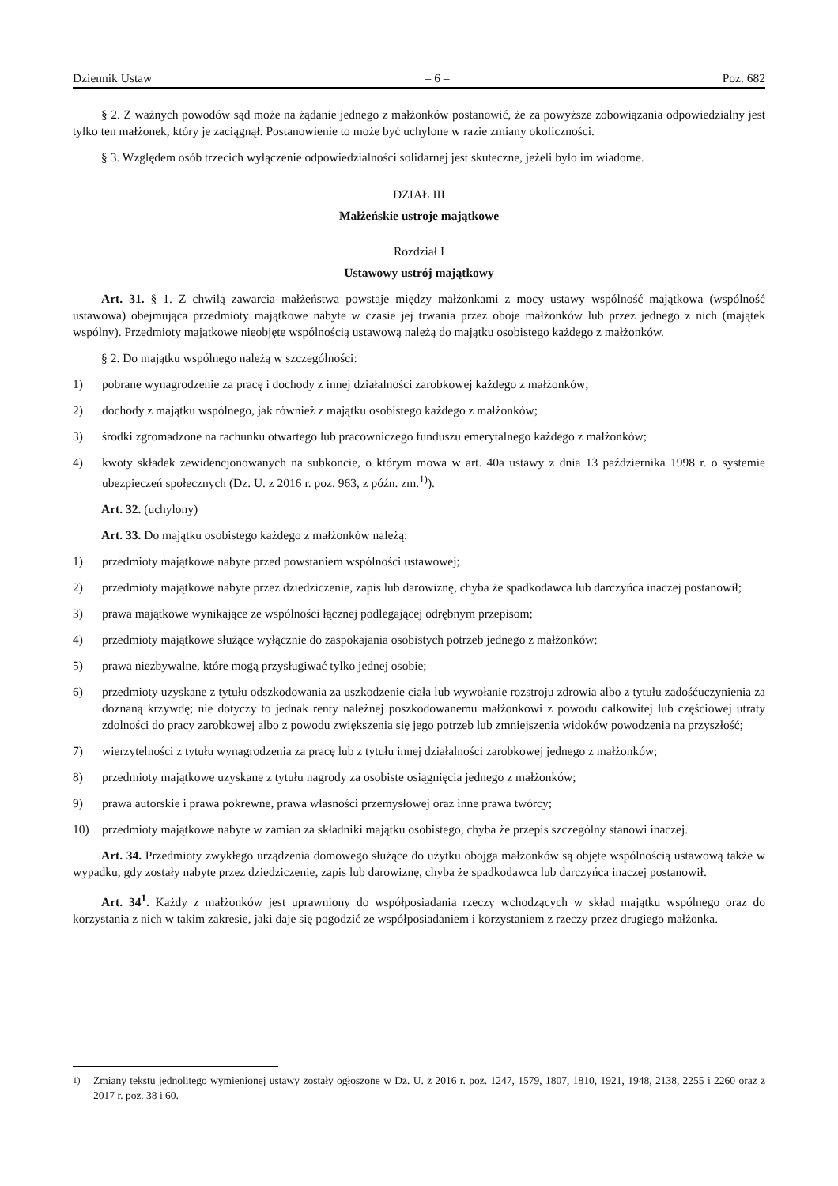Dziennik Ustaw – 6 – Poz. 682
§ 2. Z ważnych powodów sąd może na żądanie jednego z małżonków postanowić, że za powyższe zobowiązania odpowiedzialny jest tylko ten małżonek, który je zaciągnął. Postanowienie to może być uchylone w razie zmiany okoliczności.
§ 3. Względem osób trzecich wyłączenie odpowiedzialności solidarnej jest skuteczne, jeżeli było im wiadome.
DZIAŁ III
Małżeńskie ustroje majątkowe
Rozdział I
Ustawowy ustrój majątkowy
Art. 31. § 1. Z chwilą zawarcia małżeństwa powstaje między małżonkami z mocy ustawy wspólność majątkowa (wspólność ustawowa) obejmująca przedmioty majątkowe nabyte w czasie jej trwania przez oboje małżonków lub przez jednego z nich (majątek wspólny). Przedmioty majątkowe nieobjęte wspólnością ustawową należą do majątku osobistego każdego z małżonków.
§ 2. Do majątku wspólnego należą w szczególności:
1) pobrane wynagrodzenie za pracę i dochody z innej działalności zarobkowej każdego z małżonków;
2) dochody z majątku wspólnego, jak również z majątku osobistego każdego z małżonków;
3) środki zgromadzone na rachunku otwartego lub pracowniczego funduszu emerytalnego każdego z małżonków;
4) kwoty składek zewidencjonowanych na subkoncie, o którym mowa w art. 40a ustawy z dnia 13 października 1998 r. o systemie ubezpieczeń społecznych (Dz. U. z 2016 r. poz. 963, z późn. zm.<sup>1)</sup>).
Art. 32. (uchylony)
Art. 33. Do majątku osobistego każdego z małżonków należą:
1) przedmioty majątkowe nabyte przed powstaniem wspólności ustawowej;
2) przedmioty majątkowe nabyte przez dziedziczenie, zapis lub darowiznę, chyba że spadkodawca lub darczyńca inaczej postanowił;
3) prawa majątkowe wynikające ze wspólności łącznej podlegającej odrębnym przepisom;
4) przedmioty majątkowe służące wyłącznie do zaspokajania osobistych potrzeb jednego z małżonków;
5) prawa niezbywalne, które mogą przysługiwać tylko jednej osobie;
6) przedmioty uzyskane z tytułu odszkodowania za uszkodzenie ciała lub wywołanie rozstroju zdrowia albo z tytułu zadośćuczynienia za doznaną krzywdę; nie dotyczy to jednak renty należnej poszkodowanemu małżonkowi z powodu całkowitej lub częściowej utraty zdolności do pracy zarobkowej albo z powodu zwiększenia się jego potrzeb lub zmniejszenia widoków powodzenia na przyszłość;
7) wierzytelności z tytułu wynagrodzenia za pracę lub z tytułu innej działalności zarobkowej jednego z małżonków;
8) przedmioty majątkowe uzyskane z tytułu nagrody za osobiste osiągnięcia jednego z małżonków;
9) prawa autorskie i prawa pokrewne, prawa własności przemysłowej oraz inne prawa twórcy;
10) przedmioty majątkowe nabyte w zamian za składniki majątku osobistego, chyba że przepis szczególny stanowi inaczej.
Art. 34. Przedmioty zwykłego urządzenia domowego służące do użytku obojga małżonków są objęte wspólnością ustawową także w wypadku, gdy zostały nabyte przez dziedziczenie, zapis lub darowiznę, chyba że spadkodawca lub darczyńca inaczej postanowił.
Art. 34<sup>1</sup>. Każdy z małżonków jest uprawniony do współposiadania rzeczy wchodzących w skład majątku wspólnego oraz do korzystania z nich w takim zakresie, jaki daje się pogodzić ze współposiadaniem i korzystaniem z rzeczy przez drugiego małżonka.
<sup>1)</sup> Zmiany tekstu jednolitego wymienionej ustawy zostały ogłoszone w Dz. U. z 2016 r. poz. 1247, 1579, 1807, 1810, 1921, 1948, 2138, 2255 i 2260 oraz z 2017 r. poz. 38 i 60.